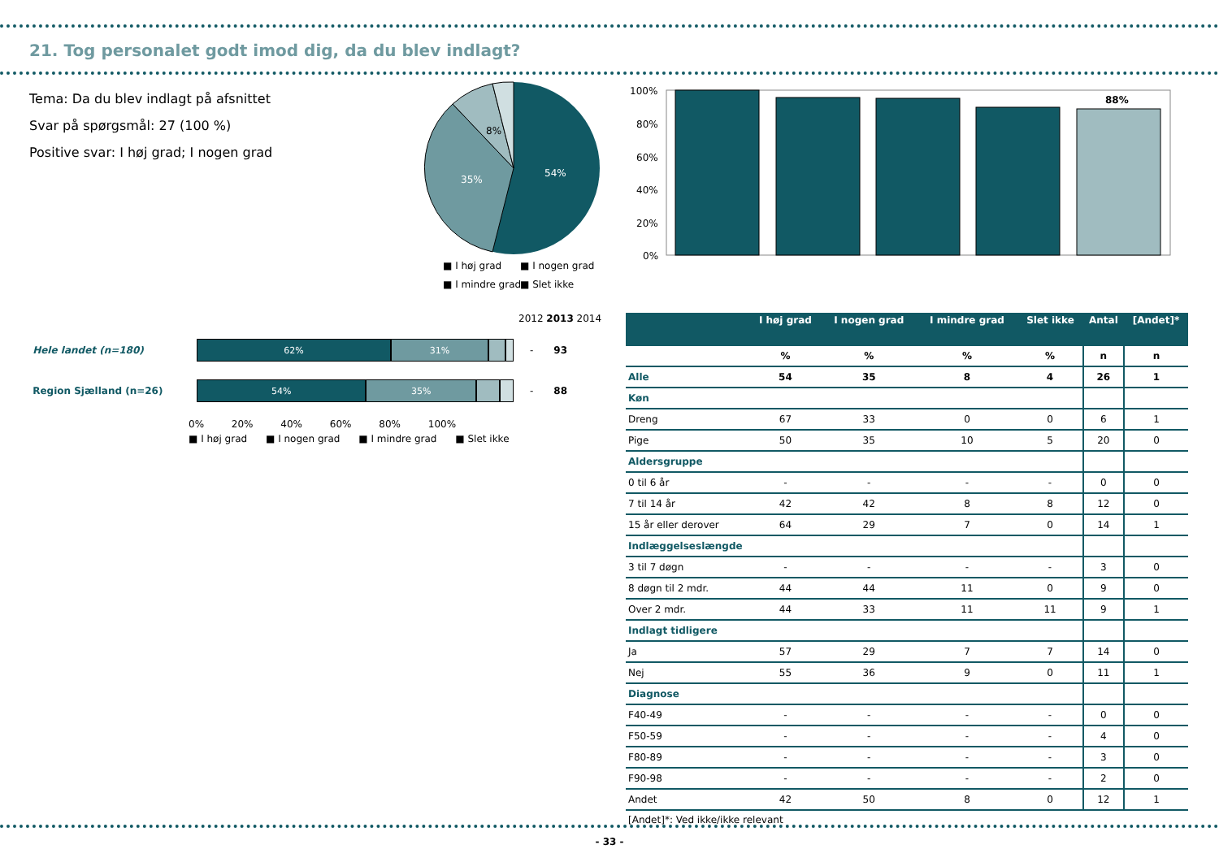21. Tog personalet godt imod dig, da du blev indlagt?
Tema: Da du blev indlagt på afsnittet
Svar på spørgsmål: 27 (100 %)
Positive svar: I høj grad; I nogen grad
54%
35%
8%
■ I høj grad
■ I nogen grad
■ I mindre grad
■ Slet ikke
100%
80%
60%
40%
20%
0%
88%
2012 2013 2014
Hele landet (n=180)
62% 31%
- 93
Region Sjælland (n=26)
54% 35%
- 88
0% 20% 40% 60% 80% 100%
■ I høj grad ■ I nogen grad ■ I mindre grad ■ Slet ikke
| | I høj grad | I nogen grad | I mindre grad | Slet ikke | Antal | [Andet]* |
| --- | --- | --- | --- | --- | --- | --- |
| | % | % | % | % | n | n |
| Alle | 54 | 35 | 8 | 4 | 26 | 1 |
| Køn | | | | | | |
| Dreng | 67 | 33 | 0 | 0 | 6 | 1 |
| Pige | 50 | 35 | 10 | 5 | 20 | 0 |
| Aldersgruppe | | | | | | |
| 0 til 6 år | - | - | - | - | 0 | 0 |
| 7 til 14 år | 42 | 42 | 8 | 8 | 12 | 0 |
| 15 år eller derover | 64 | 29 | 7 | 0 | 14 | 1 |
| Indlæggelseslængde | | | | | | |
| 3 til 7 døgn | - | - | - | - | 3 | 0 |
| 8 døgn til 2 mdr. | 44 | 44 | 11 | 0 | 9 | 0 |
| Over 2 mdr. | 44 | 33 | 11 | 11 | 9 | 1 |
| Indlagt tidligere | | | | | | |
| Ja | 57 | 29 | 7 | 7 | 14 | 0 |
| Nej | 55 | 36 | 9 | 0 | 11 | 1 |
| Diagnose | | | | | | |
| F40-49 | - | - | - | - | 0 | 0 |
| F50-59 | - | - | - | - | 4 | 0 |
| F80-89 | - | - | - | - | 3 | 0 |
| F90-98 | - | - | - | - | 2 | 0 |
| Andet | 42 | 50 | 8 | 0 | 12 | 1 |
[Andet]*: Ved ikke/ikke relevant
- 33 -